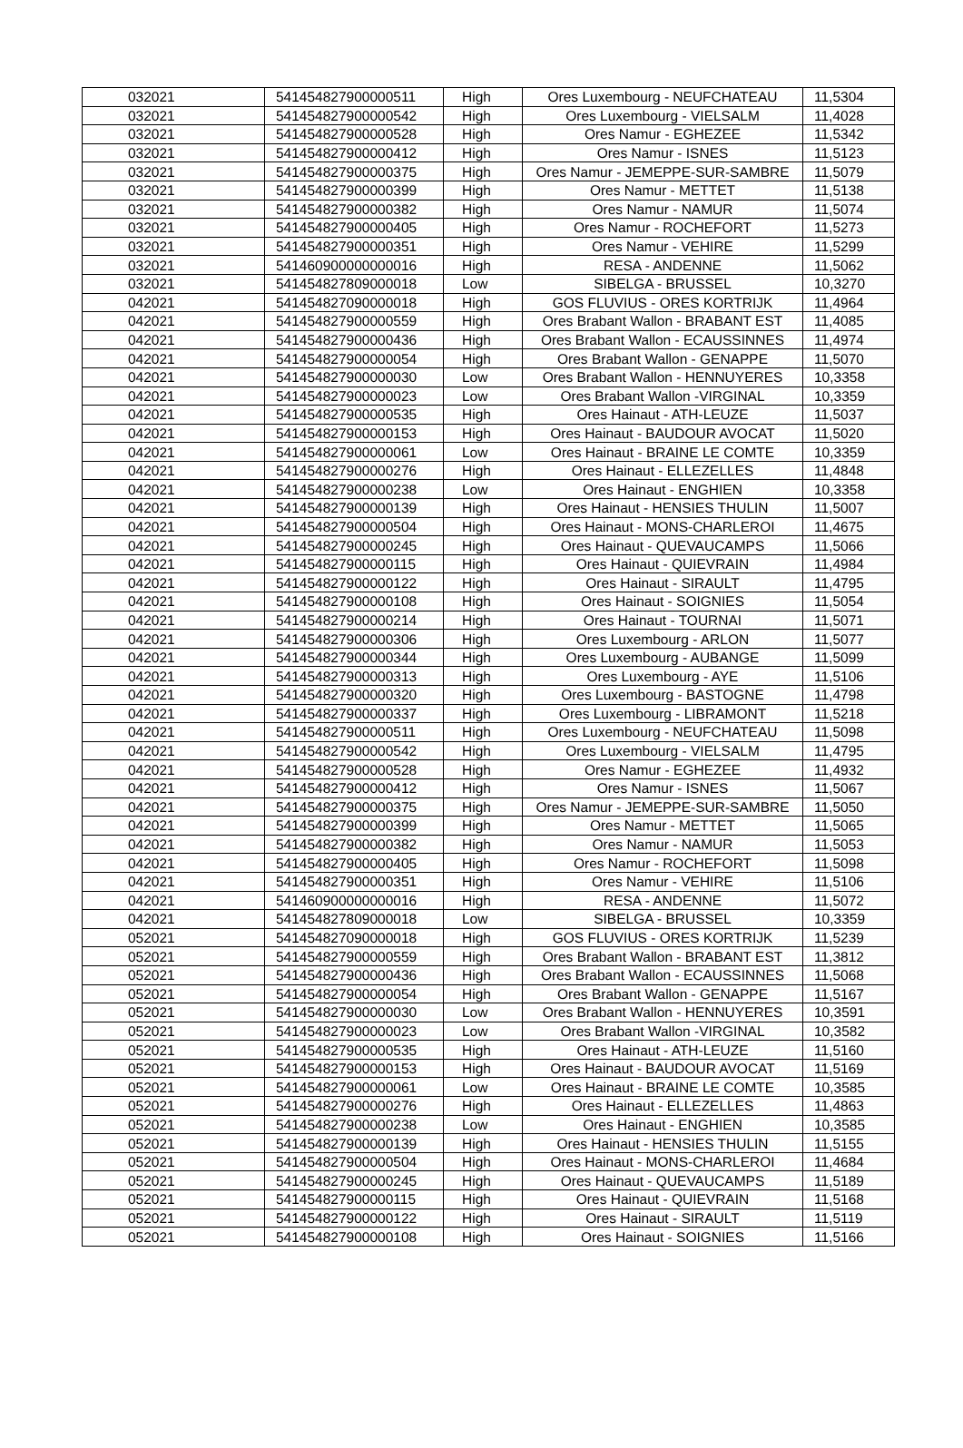| 032021 | 541454827900000511 | High | Ores Luxembourg - NEUFCHATEAU | 11,5304 |
| 032021 | 541454827900000542 | High | Ores Luxembourg - VIELSALM | 11,4028 |
| 032021 | 541454827900000528 | High | Ores Namur - EGHEZEE | 11,5342 |
| 032021 | 541454827900000412 | High | Ores Namur - ISNES | 11,5123 |
| 032021 | 541454827900000375 | High | Ores Namur - JEMEPPE-SUR-SAMBRE | 11,5079 |
| 032021 | 541454827900000399 | High | Ores Namur - METTET | 11,5138 |
| 032021 | 541454827900000382 | High | Ores Namur - NAMUR | 11,5074 |
| 032021 | 541454827900000405 | High | Ores Namur - ROCHEFORT | 11,5273 |
| 032021 | 541454827900000351 | High | Ores Namur - VEHIRE | 11,5299 |
| 032021 | 541460900000000016 | High | RESA - ANDENNE | 11,5062 |
| 032021 | 541454827809000018 | Low | SIBELGA - BRUSSEL | 10,3270 |
| 042021 | 541454827090000018 | High | GOS FLUVIUS - ORES KORTRIJK | 11,4964 |
| 042021 | 541454827900000559 | High | Ores Brabant Wallon - BRABANT EST | 11,4085 |
| 042021 | 541454827900000436 | High | Ores Brabant Wallon - ECAUSSINNES | 11,4974 |
| 042021 | 541454827900000054 | High | Ores Brabant Wallon - GENAPPE | 11,5070 |
| 042021 | 541454827900000030 | Low | Ores Brabant Wallon - HENNUYERES | 10,3358 |
| 042021 | 541454827900000023 | Low | Ores Brabant Wallon -VIRGINAL | 10,3359 |
| 042021 | 541454827900000535 | High | Ores Hainaut - ATH-LEUZE | 11,5037 |
| 042021 | 541454827900000153 | High | Ores Hainaut - BAUDOUR AVOCAT | 11,5020 |
| 042021 | 541454827900000061 | Low | Ores Hainaut - BRAINE LE COMTE | 10,3359 |
| 042021 | 541454827900000276 | High | Ores Hainaut - ELLEZELLES | 11,4848 |
| 042021 | 541454827900000238 | Low | Ores Hainaut - ENGHIEN | 10,3358 |
| 042021 | 541454827900000139 | High | Ores Hainaut - HENSIES THULIN | 11,5007 |
| 042021 | 541454827900000504 | High | Ores Hainaut - MONS-CHARLEROI | 11,4675 |
| 042021 | 541454827900000245 | High | Ores Hainaut - QUEVAUCAMPS | 11,5066 |
| 042021 | 541454827900000115 | High | Ores Hainaut - QUIEVRAIN | 11,4984 |
| 042021 | 541454827900000122 | High | Ores Hainaut - SIRAULT | 11,4795 |
| 042021 | 541454827900000108 | High | Ores Hainaut - SOIGNIES | 11,5054 |
| 042021 | 541454827900000214 | High | Ores Hainaut - TOURNAI | 11,5071 |
| 042021 | 541454827900000306 | High | Ores Luxembourg - ARLON | 11,5077 |
| 042021 | 541454827900000344 | High | Ores Luxembourg - AUBANGE | 11,5099 |
| 042021 | 541454827900000313 | High | Ores Luxembourg - AYE | 11,5106 |
| 042021 | 541454827900000320 | High | Ores Luxembourg - BASTOGNE | 11,4798 |
| 042021 | 541454827900000337 | High | Ores Luxembourg - LIBRAMONT | 11,5218 |
| 042021 | 541454827900000511 | High | Ores Luxembourg - NEUFCHATEAU | 11,5098 |
| 042021 | 541454827900000542 | High | Ores Luxembourg - VIELSALM | 11,4795 |
| 042021 | 541454827900000528 | High | Ores Namur - EGHEZEE | 11,4932 |
| 042021 | 541454827900000412 | High | Ores Namur - ISNES | 11,5067 |
| 042021 | 541454827900000375 | High | Ores Namur - JEMEPPE-SUR-SAMBRE | 11,5050 |
| 042021 | 541454827900000399 | High | Ores Namur - METTET | 11,5065 |
| 042021 | 541454827900000382 | High | Ores Namur - NAMUR | 11,5053 |
| 042021 | 541454827900000405 | High | Ores Namur - ROCHEFORT | 11,5098 |
| 042021 | 541454827900000351 | High | Ores Namur - VEHIRE | 11,5106 |
| 042021 | 541460900000000016 | High | RESA - ANDENNE | 11,5072 |
| 042021 | 541454827809000018 | Low | SIBELGA - BRUSSEL | 10,3359 |
| 052021 | 541454827090000018 | High | GOS FLUVIUS - ORES KORTRIJK | 11,5239 |
| 052021 | 541454827900000559 | High | Ores Brabant Wallon - BRABANT EST | 11,3812 |
| 052021 | 541454827900000436 | High | Ores Brabant Wallon - ECAUSSINNES | 11,5068 |
| 052021 | 541454827900000054 | High | Ores Brabant Wallon - GENAPPE | 11,5167 |
| 052021 | 541454827900000030 | Low | Ores Brabant Wallon - HENNUYERES | 10,3591 |
| 052021 | 541454827900000023 | Low | Ores Brabant Wallon -VIRGINAL | 10,3582 |
| 052021 | 541454827900000535 | High | Ores Hainaut - ATH-LEUZE | 11,5160 |
| 052021 | 541454827900000153 | High | Ores Hainaut - BAUDOUR AVOCAT | 11,5169 |
| 052021 | 541454827900000061 | Low | Ores Hainaut - BRAINE LE COMTE | 10,3585 |
| 052021 | 541454827900000276 | High | Ores Hainaut - ELLEZELLES | 11,4863 |
| 052021 | 541454827900000238 | Low | Ores Hainaut - ENGHIEN | 10,3585 |
| 052021 | 541454827900000139 | High | Ores Hainaut - HENSIES THULIN | 11,5155 |
| 052021 | 541454827900000504 | High | Ores Hainaut - MONS-CHARLEROI | 11,4684 |
| 052021 | 541454827900000245 | High | Ores Hainaut - QUEVAUCAMPS | 11,5189 |
| 052021 | 541454827900000115 | High | Ores Hainaut - QUIEVRAIN | 11,5168 |
| 052021 | 541454827900000122 | High | Ores Hainaut - SIRAULT | 11,5119 |
| 052021 | 541454827900000108 | High | Ores Hainaut - SOIGNIES | 11,5166 |